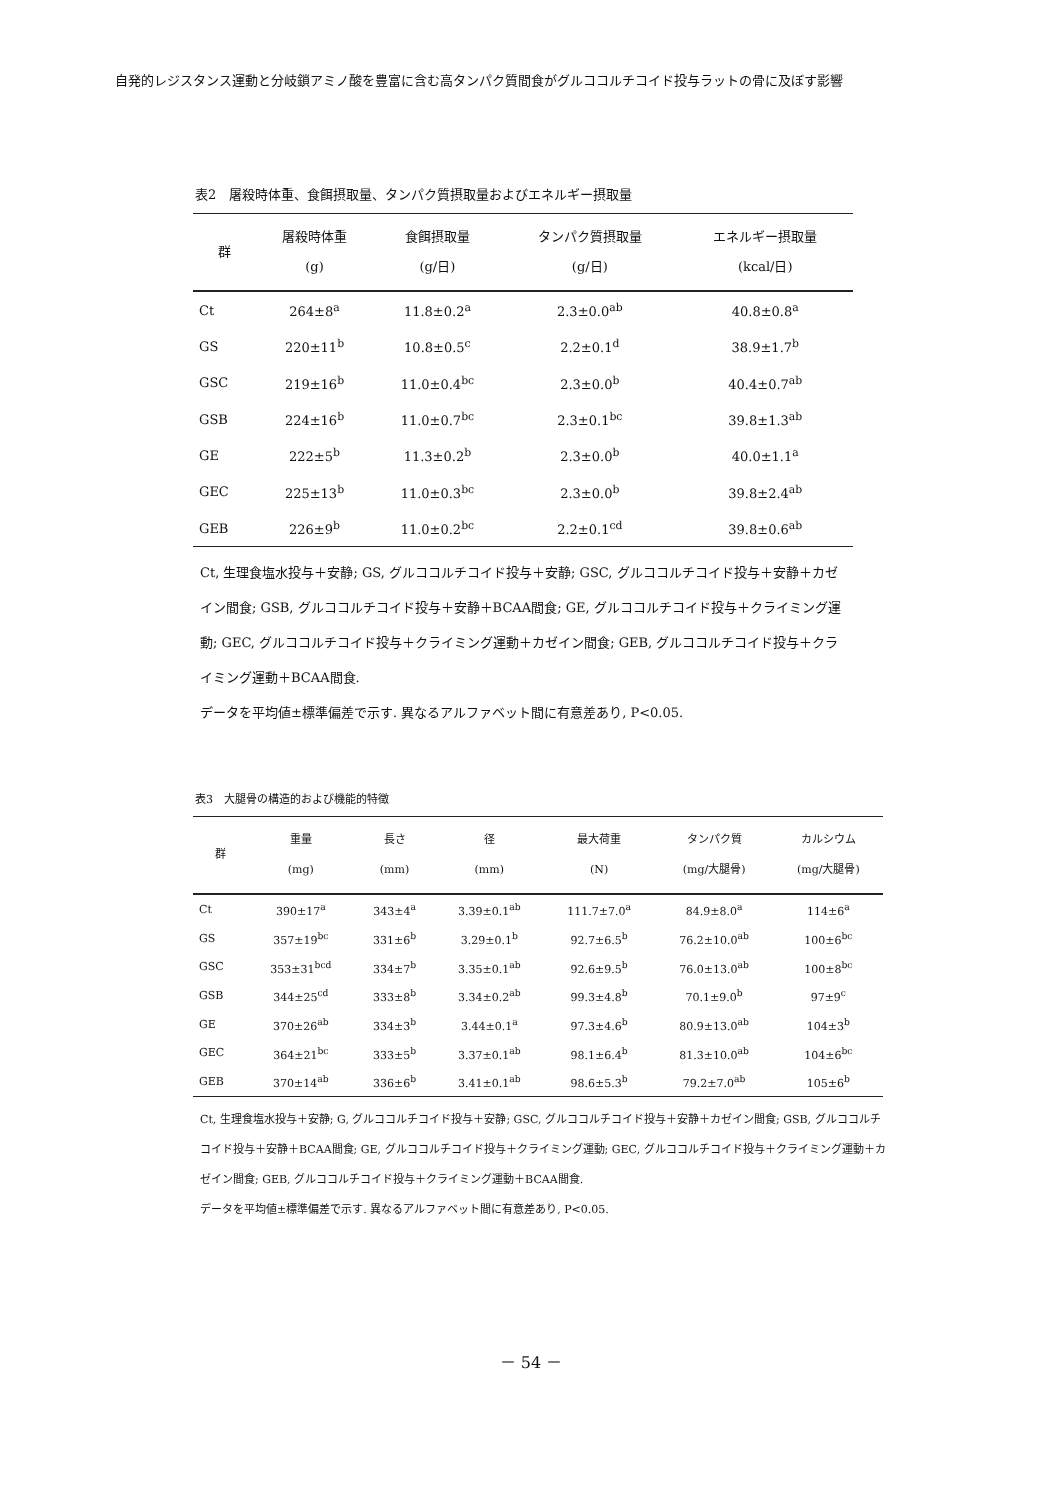自発的レジスタンス運動と分岐鎖アミノ酸を豊富に含む高タンパク質間食がグルココルチコイド投与ラットの骨に及ぼす影響
表2　屠殺時体重、食餌摂取量、タンパク質摂取量およびエネルギー摂取量
| 群 | 屠殺時体重 (g) | 食餌摂取量 (g/日) | タンパク質摂取量 (g/日) | エネルギー摂取量 (kcal/日) |
| --- | --- | --- | --- | --- |
| Ct | 264±8<sup>a</sup> | 11.8±0.2<sup>a</sup> | 2.3±0.0<sup>ab</sup> | 40.8±0.8<sup>a</sup> |
| GS | 220±11<sup>b</sup> | 10.8±0.5<sup>c</sup> | 2.2±0.1<sup>d</sup> | 38.9±1.7<sup>b</sup> |
| GSC | 219±16<sup>b</sup> | 11.0±0.4<sup>bc</sup> | 2.3±0.0<sup>b</sup> | 40.4±0.7<sup>ab</sup> |
| GSB | 224±16<sup>b</sup> | 11.0±0.7<sup>bc</sup> | 2.3±0.1<sup>bc</sup> | 39.8±1.3<sup>ab</sup> |
| GE | 222±5<sup>b</sup> | 11.3±0.2<sup>b</sup> | 2.3±0.0<sup>b</sup> | 40.0±1.1<sup>a</sup> |
| GEC | 225±13<sup>b</sup> | 11.0±0.3<sup>bc</sup> | 2.3±0.0<sup>b</sup> | 39.8±2.4<sup>ab</sup> |
| GEB | 226±9<sup>b</sup> | 11.0±0.2<sup>bc</sup> | 2.2±0.1<sup>cd</sup> | 39.8±0.6<sup>ab</sup> |
Ct, 生理食塩水投与＋安静; GS, グルココルチコイド投与＋安静; GSC, グルココルチコイド投与＋安静＋カゼイン間食; GSB, グルココルチコイド投与＋安静＋BCAA間食; GE, グルココルチコイド投与＋クライミング運動; GEC, グルココルチコイド投与＋クライミング運動＋カゼイン間食; GEB, グルココルチコイド投与＋クライミング運動＋BCAA間食.
データを平均値±標準偏差で示す. 異なるアルファベット間に有意差あり, P<0.05.
表3　大腿骨の構造的および機能的特徴
| 群 | 重量 (mg) | 長さ (mm) | 径 (mm) | 最大荷重 (N) | タンパク質 (mg/大腿骨) | カルシウム (mg/大腿骨) |
| --- | --- | --- | --- | --- | --- | --- |
| Ct | 390±17<sup>a</sup> | 343±4<sup>a</sup> | 3.39±0.1<sup>ab</sup> | 111.7±7.0<sup>a</sup> | 84.9±8.0<sup>a</sup> | 114±6<sup>a</sup> |
| GS | 357±19<sup>bc</sup> | 331±6<sup>b</sup> | 3.29±0.1<sup>b</sup> | 92.7±6.5<sup>b</sup> | 76.2±10.0<sup>ab</sup> | 100±6<sup>bc</sup> |
| GSC | 353±31<sup>bcd</sup> | 334±7<sup>b</sup> | 3.35±0.1<sup>ab</sup> | 92.6±9.5<sup>b</sup> | 76.0±13.0<sup>ab</sup> | 100±8<sup>bc</sup> |
| GSB | 344±25<sup>cd</sup> | 333±8<sup>b</sup> | 3.34±0.2<sup>ab</sup> | 99.3±4.8<sup>b</sup> | 70.1±9.0<sup>b</sup> | 97±9<sup>c</sup> |
| GE | 370±26<sup>ab</sup> | 334±3<sup>b</sup> | 3.44±0.1<sup>a</sup> | 97.3±4.6<sup>b</sup> | 80.9±13.0<sup>ab</sup> | 104±3<sup>b</sup> |
| GEC | 364±21<sup>bc</sup> | 333±5<sup>b</sup> | 3.37±0.1<sup>ab</sup> | 98.1±6.4<sup>b</sup> | 81.3±10.0<sup>ab</sup> | 104±6<sup>bc</sup> |
| GEB | 370±14<sup>ab</sup> | 336±6<sup>b</sup> | 3.41±0.1<sup>ab</sup> | 98.6±5.3<sup>b</sup> | 79.2±7.0<sup>ab</sup> | 105±6<sup>b</sup> |
Ct, 生理食塩水投与＋安静; G, グルココルチコイド投与＋安静; GSC, グルココルチコイド投与＋安静＋カゼイン間食; GSB, グルココルチコイド投与＋安静＋BCAA間食; GE, グルココルチコイド投与＋クライミング運動; GEC, グルココルチコイド投与＋クライミング運動＋カゼイン間食; GEB, グルココルチコイド投与＋クライミング運動＋BCAA間食.
データを平均値±標準偏差で示す. 異なるアルファベット間に有意差あり, P<0.05.
－ 54 －